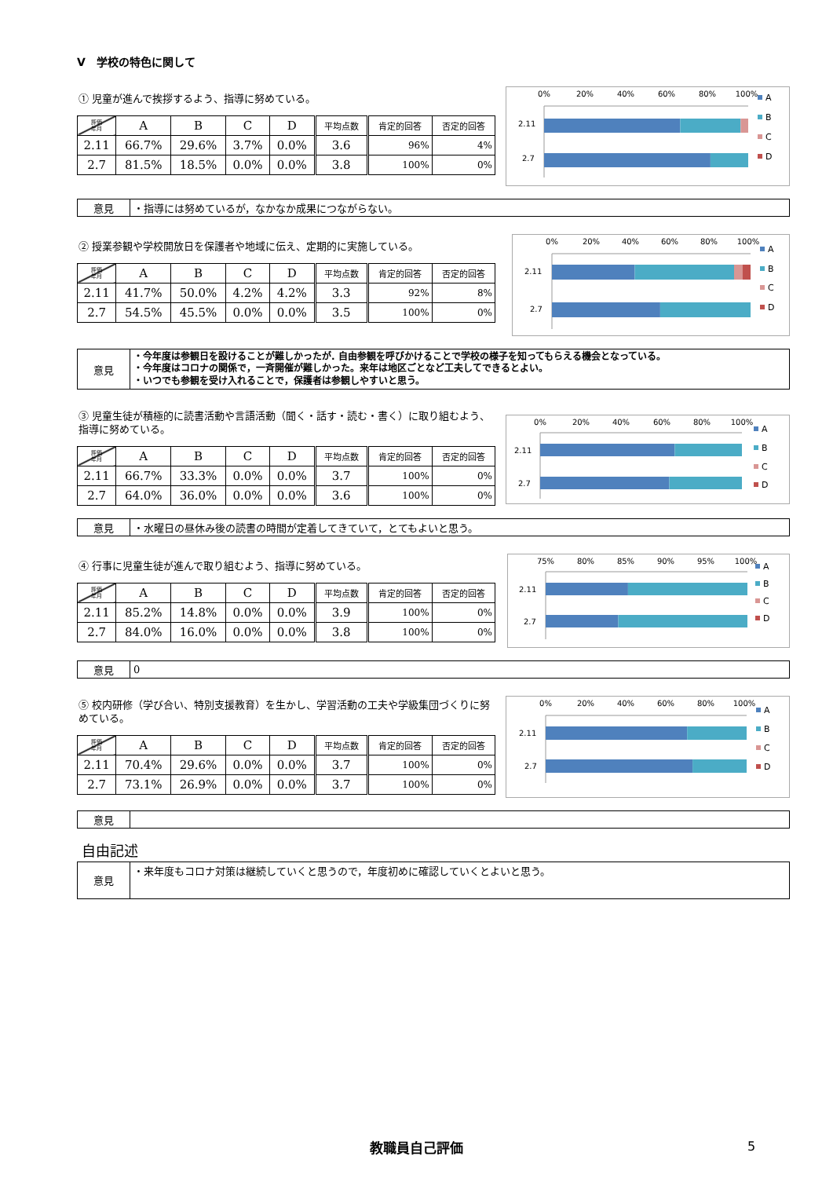Ⅴ　学校の特色に関して
① 児童が進んで挨拶するよう、指導に努めている。
| 評価 年月 | A | B | C | D | 平均点数 | 肯定的回答 | 否定的回答 |
| --- | --- | --- | --- | --- | --- | --- | --- |
| 2.11 | 66.7% | 29.6% | 3.7% | 0.0% | 3.6 | 96% | 4% |
| 2.7 | 81.5% | 18.5% | 0.0% | 0.0% | 3.8 | 100% | 0% |
0%
20%
40%
60%
80%
100%
2.11
2.7
A
B
C
D
| 意見 | ・指導には努めているが，なかなか成果につながらない。 |
② 授業参観や学校開放日を保護者や地域に伝え、定期的に実施している。
| 評価 年月 | A | B | C | D | 平均点数 | 肯定的回答 | 否定的回答 |
| --- | --- | --- | --- | --- | --- | --- | --- |
| 2.11 | 41.7% | 50.0% | 4.2% | 4.2% | 3.3 | 92% | 8% |
| 2.7 | 54.5% | 45.5% | 0.0% | 0.0% | 3.5 | 100% | 0% |
0%
20%
40%
60%
80%
100%
2.11
2.7
A
B
C
D
| 意見 | ・今年度は参観日を設けることが難しかったが. 自由参観を呼びかけることで学校の様子を知ってもらえる機会となっている。 ・今年度はコロナの関係で，一斉開催が難しかった。来年は地区ごとなど工夫してできるとよい。 ・いつでも参観を受け入れることで，保護者は参観しやすいと思う。 |
③ 児童生徒が積極的に読書活動や言語活動（聞く・話す・読む・書く）に取り組むよう、指導に努めている。
| 評価 年月 | A | B | C | D | 平均点数 | 肯定的回答 | 否定的回答 |
| --- | --- | --- | --- | --- | --- | --- | --- |
| 2.11 | 66.7% | 33.3% | 0.0% | 0.0% | 3.7 | 100% | 0% |
| 2.7 | 64.0% | 36.0% | 0.0% | 0.0% | 3.6 | 100% | 0% |
0%
20%
40%
60%
80%
100%
2.11
2.7
A
B
C
D
| 意見 | ・水曜日の昼休み後の読書の時間が定着してきていて，とてもよいと思う。 |
④ 行事に児童生徒が進んで取り組むよう、指導に努めている。
| 評価 年月 | A | B | C | D | 平均点数 | 肯定的回答 | 否定的回答 |
| --- | --- | --- | --- | --- | --- | --- | --- |
| 2.11 | 85.2% | 14.8% | 0.0% | 0.0% | 3.9 | 100% | 0% |
| 2.7 | 84.0% | 16.0% | 0.0% | 0.0% | 3.8 | 100% | 0% |
75%
80%
85%
90%
95%
100%
2.11
2.7
A
B
C
D
| 意見 | 0 |
⑤ 校内研修（学び合い、特別支援教育）を生かし、学習活動の工夫や学級集団づくりに努めている。
| 評価 年月 | A | B | C | D | 平均点数 | 肯定的回答 | 否定的回答 |
| --- | --- | --- | --- | --- | --- | --- | --- |
| 2.11 | 70.4% | 29.6% | 0.0% | 0.0% | 3.7 | 100% | 0% |
| 2.7 | 73.1% | 26.9% | 0.0% | 0.0% | 3.7 | 100% | 0% |
0%
20%
40%
60%
80%
100%
2.11
2.7
A
B
C
D
| 意見 | |
自由記述
| 意見 | ・来年度もコロナ対策は継続していくと思うので，年度初めに確認していくとよいと思う。 |
教職員自己評価 5